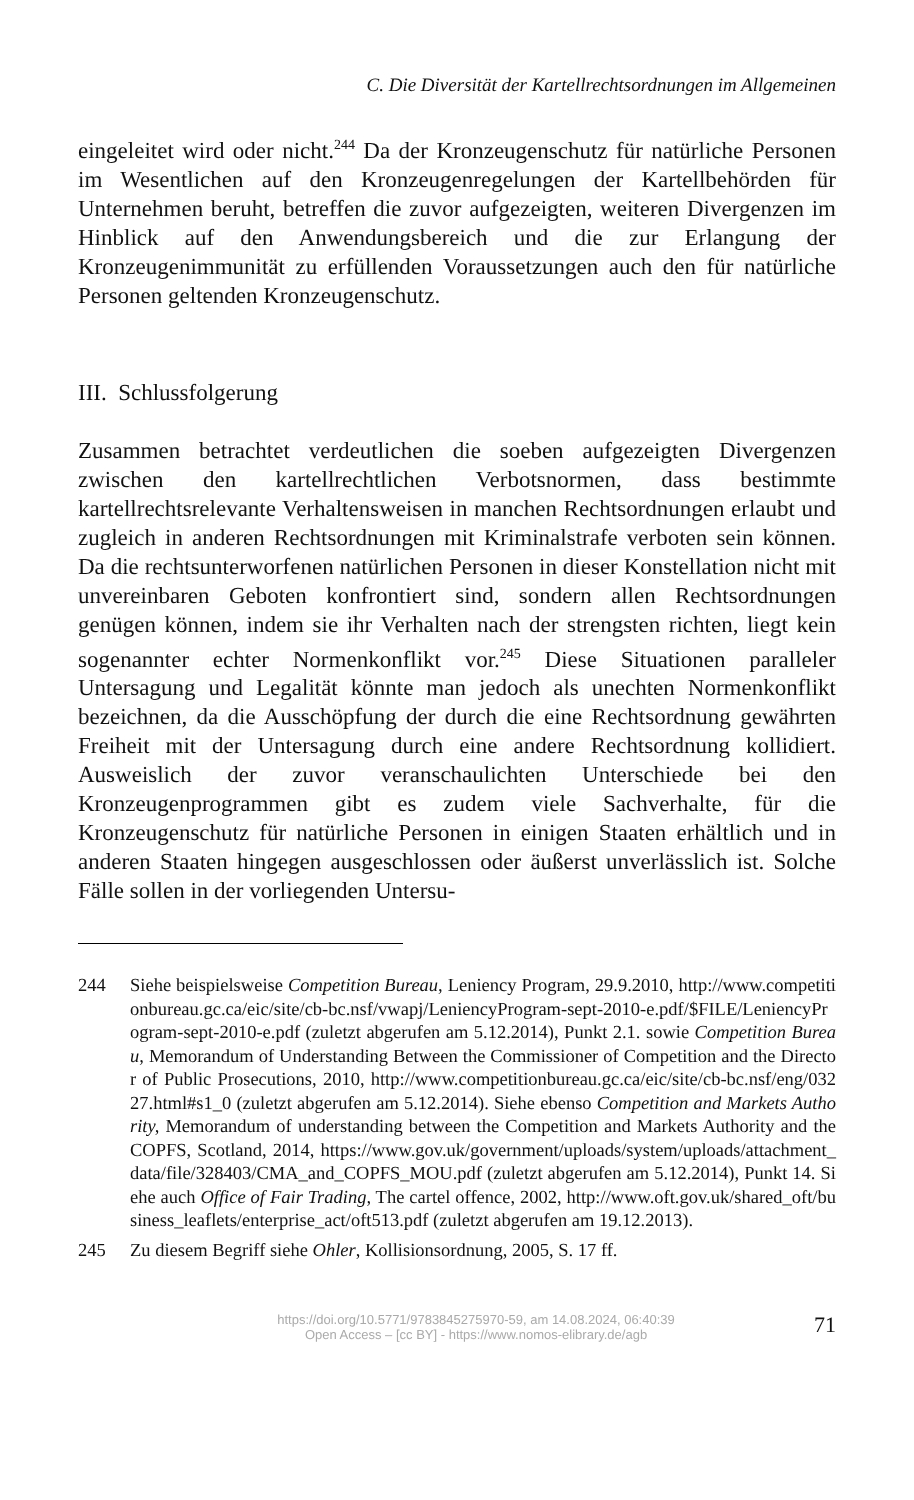C. Die Diversität der Kartellrechtsordnungen im Allgemeinen
eingeleitet wird oder nicht.<sup>244</sup> Da der Kronzeugenschutz für natürliche Personen im Wesentlichen auf den Kronzeugenregelungen der Kartellbehörden für Unternehmen beruht, betreffen die zuvor aufgezeigten, weiteren Divergenzen im Hinblick auf den Anwendungsbereich und die zur Erlangung der Kronzeugenimmunität zu erfüllenden Voraussetzungen auch den für natürliche Personen geltenden Kronzeugenschutz.
III. Schlussfolgerung
Zusammen betrachtet verdeutlichen die soeben aufgezeigten Divergenzen zwischen den kartellrechtlichen Verbotsnormen, dass bestimmte kartellrechtsrelevante Verhaltensweisen in manchen Rechtsordnungen erlaubt und zugleich in anderen Rechtsordnungen mit Kriminalstrafe verboten sein können. Da die rechtsunterworfenen natürlichen Personen in dieser Konstellation nicht mit unvereinbaren Geboten konfrontiert sind, sondern allen Rechtsordnungen genügen können, indem sie ihr Verhalten nach der strengsten richten, liegt kein sogenannter echter Normenkonflikt vor.<sup>245</sup> Diese Situationen paralleler Untersagung und Legalität könnte man jedoch als unechten Normenkonflikt bezeichnen, da die Ausschöpfung der durch die eine Rechtsordnung gewährten Freiheit mit der Untersagung durch eine andere Rechtsordnung kollidiert. Ausweislich der zuvor veranschaulichten Unterschiede bei den Kronzeugenprogrammen gibt es zudem viele Sachverhalte, für die Kronzeugenschutz für natürliche Personen in einigen Staaten erhältlich und in anderen Staaten hingegen ausgeschlossen oder äußerst unverlässlich ist. Solche Fälle sollen in der vorliegenden Untersu-
244 Siehe beispielsweise Competition Bureau, Leniency Program, 29.9.2010, http://www.competitionbureau.gc.ca/eic/site/cb-bc.nsf/vwapj/LeniencyProgram-sept-2010-e.pdf/$FILE/LeniencyProgram-sept-2010-e.pdf (zuletzt abgerufen am 5.12.2014), Punkt 2.1. sowie Competition Bureau, Memorandum of Understanding Between the Commissioner of Competition and the Director of Public Prosecutions, 2010, http://www.competitionbureau.gc.ca/eic/site/cb-bc.nsf/eng/03227.html#s1_0 (zuletzt abgerufen am 5.12.2014). Siehe ebenso Competition and Markets Authority, Memorandum of understanding between the Competition and Markets Authority and the COPFS, Scotland, 2014, https://www.gov.uk/government/uploads/system/uploads/attachment_data/file/328403/CMA_and_COPFS_MOU.pdf (zuletzt abgerufen am 5.12.2014), Punkt 14. Siehe auch Office of Fair Trading, The cartel offence, 2002, http://www.oft.gov.uk/shared_oft/business_leaflets/enterprise_act/oft513.pdf (zuletzt abgerufen am 19.12.2013).
245 Zu diesem Begriff siehe Ohler, Kollisionsordnung, 2005, S. 17 ff.
https://doi.org/10.5771/9783845275970-59, am 14.08.2024, 06:40:39
Open Access – [cc BY] - https://www.nomos-elibrary.de/agb
71